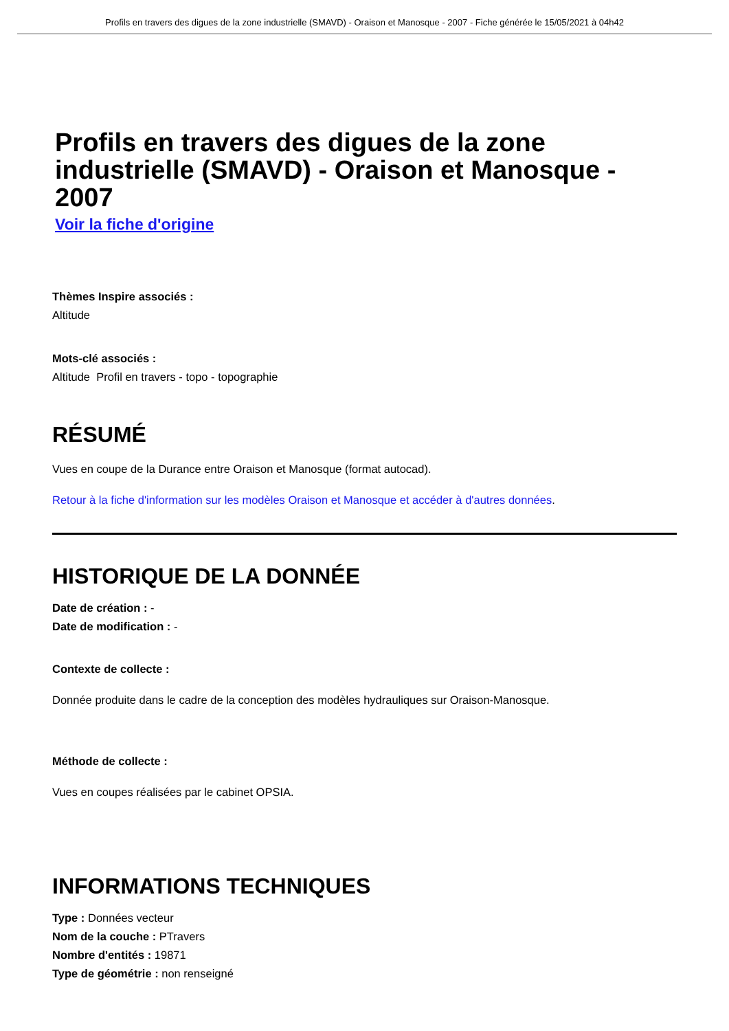Profils en travers des digues de la zone industrielle (SMAVD) - Oraison et Manosque - 2007 - Fiche générée le 15/05/2021 à 04h42
Profils en travers des digues de la zone industrielle (SMAVD) - Oraison et Manosque - 2007
Voir la fiche d'origine
Thèmes Inspire associés :
Altitude
Mots-clé associés :
Altitude Profil en travers - topo - topographie
RÉSUMÉ
Vues en coupe de la Durance entre Oraison et Manosque (format autocad).
Retour à la fiche d'information sur les modèles Oraison et Manosque et accéder à d'autres données.
HISTORIQUE DE LA DONNÉE
Date de création : -
Date de modification : -
Contexte de collecte :
Donnée produite dans le cadre de la conception des modèles hydrauliques sur Oraison-Manosque.
Méthode de collecte :
Vues en coupes réalisées par le cabinet OPSIA.
INFORMATIONS TECHNIQUES
Type : Données vecteur
Nom de la couche : PTravers
Nombre d'entités : 19871
Type de géométrie : non renseigné